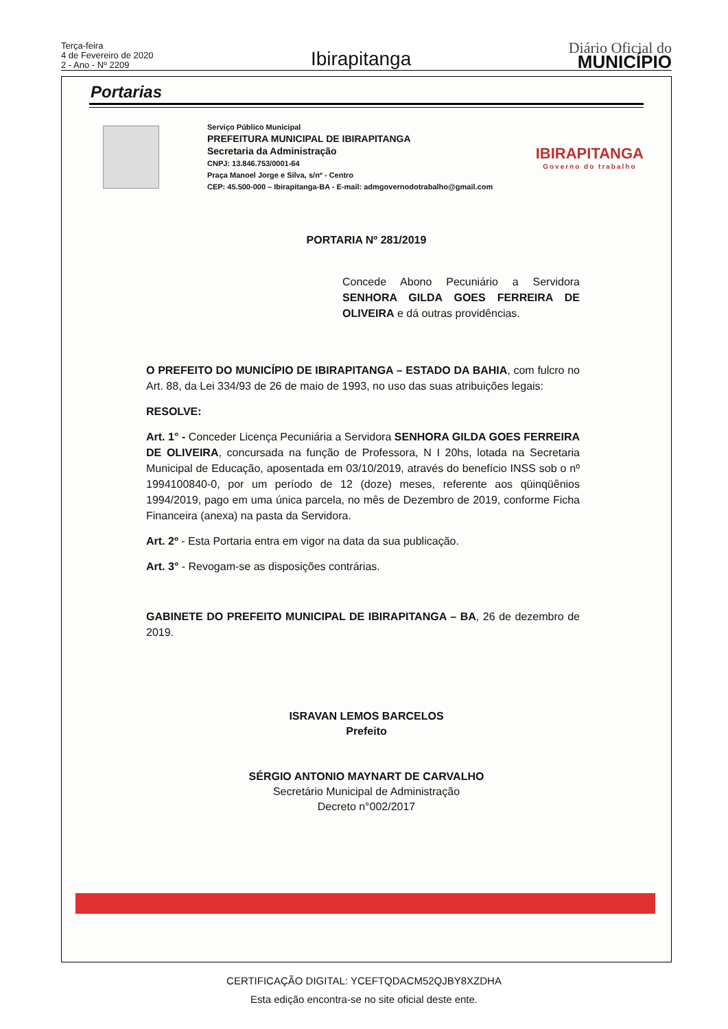Terça-feira
4 de Fevereiro de 2020
2 - Ano - Nº 2209
Ibirapitanga
Diário Oficial do
MUNICÍPIO
Portarias
Serviço Público Municipal
PREFEITURA MUNICIPAL DE IBIRAPITANGA
Secretaria da Administração
CNPJ: 13.846.753/0001-64
Praça Manoel Jorge e Silva, s/nº - Centro
CEP: 45.500-000 – Ibirapitanga-BA - E-mail: admgovernodotrabalho@gmail.com
IBIRAPITANGA
Governo do trabalho
PORTARIA Nº 281/2019
Concede Abono Pecuniário a Servidora SENHORA GILDA GOES FERREIRA DE OLIVEIRA e dá outras providências.
O PREFEITO DO MUNICÍPIO DE IBIRAPITANGA – ESTADO DA BAHIA, com fulcro no Art. 88, da Lei 334/93 de 26 de maio de 1993, no uso das suas atribuições legais:
RESOLVE:
Art. 1° - Conceder Licença Pecuniária a Servidora SENHORA GILDA GOES FERREIRA DE OLIVEIRA, concursada na função de Professora, N I 20hs, lotada na Secretaria Municipal de Educação, aposentada em 03/10/2019, através do benefício INSS sob o nº 1994100840-0, por um período de 12 (doze) meses, referente aos qüinqüênios 1994/2019, pago em uma única parcela, no mês de Dezembro de 2019, conforme Ficha Financeira (anexa) na pasta da Servidora.
Art. 2º - Esta Portaria entra em vigor na data da sua publicação.
Art. 3° - Revogam-se as disposições contrárias.
GABINETE DO PREFEITO MUNICIPAL DE IBIRAPITANGA – BA, 26 de dezembro de 2019.
ISRAVAN LEMOS BARCELOS
Prefeito
SÉRGIO ANTONIO MAYNART DE CARVALHO
Secretário Municipal de Administração
Decreto n°002/2017
CERTIFICAÇÃO DIGITAL: YCEFTQDACM52QJBY8XZDHA
Esta edição encontra-se no site oficial deste ente.